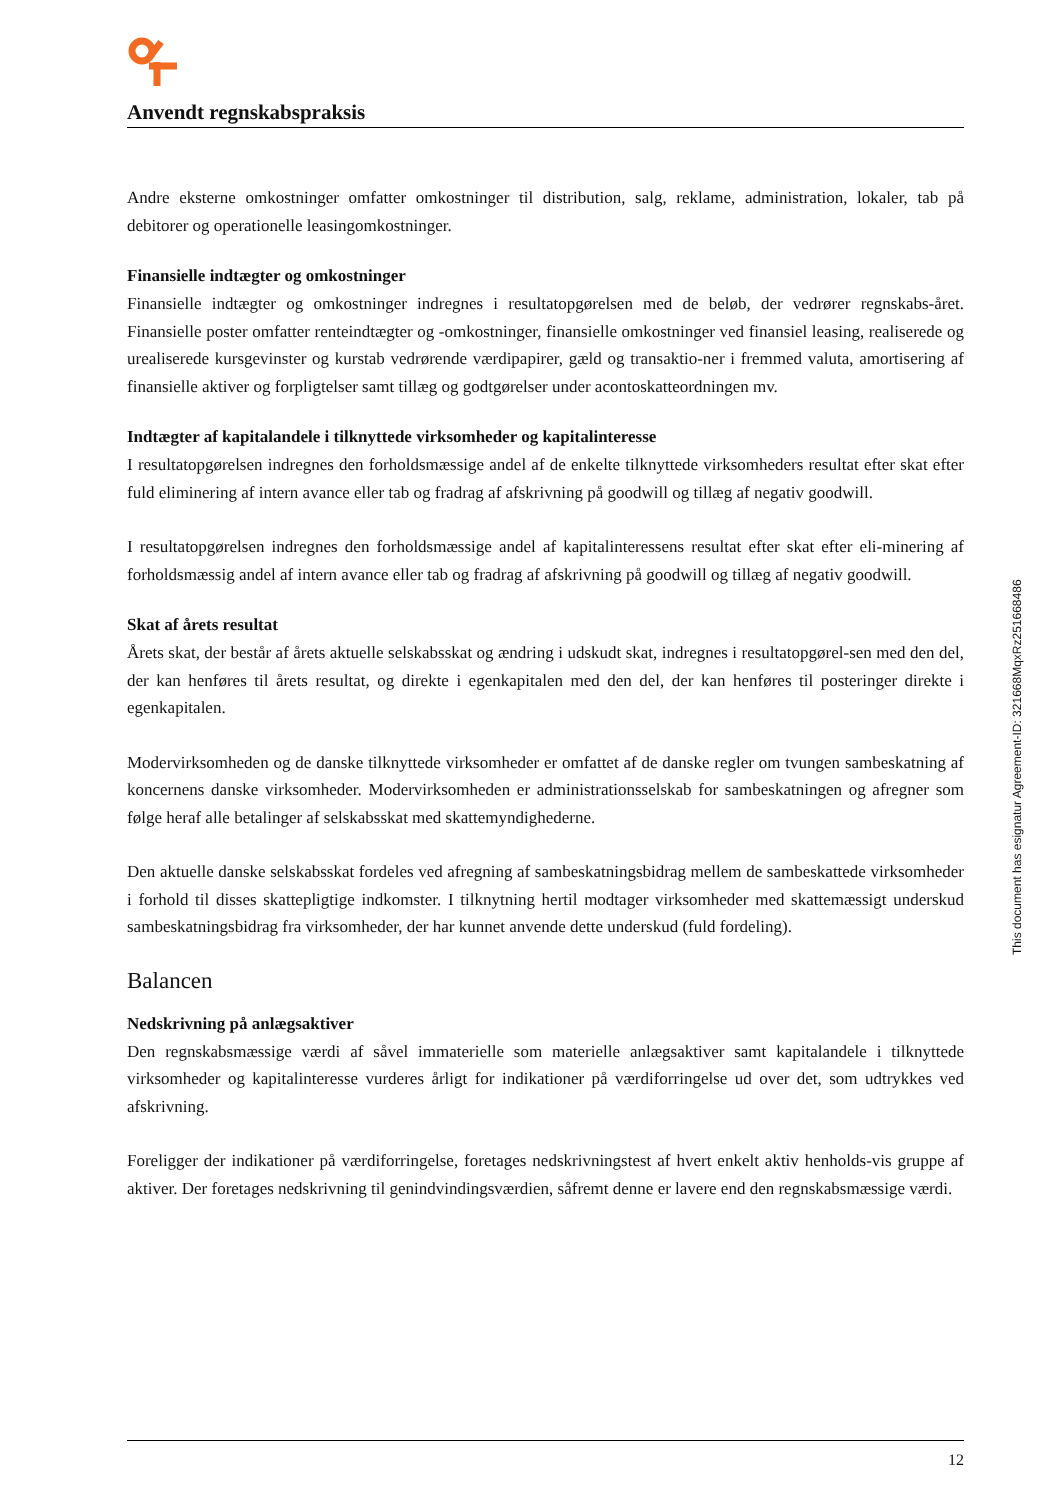Anvendt regnskabspraksis
Andre eksterne omkostninger omfatter omkostninger til distribution, salg, reklame, administration, lokaler, tab på debitorer og operationelle leasingomkostninger.
Finansielle indtægter og omkostninger
Finansielle indtægter og omkostninger indregnes i resultatopgørelsen med de beløb, der vedrører regnskabs-året. Finansielle poster omfatter renteindtægter og -omkostninger, finansielle omkostninger ved finansiel leasing, realiserede og urealiserede kursgevinster og kurstab vedrørende værdipapirer, gæld og transaktio-ner i fremmed valuta, amortisering af finansielle aktiver og forpligtelser samt tillæg og godtgørelser under acontoskatteordningen mv.
Indtægter af kapitalandele i tilknyttede virksomheder og kapitalinteresse
I resultatopgørelsen indregnes den forholdsmæssige andel af de enkelte tilknyttede virksomheders resultat efter skat efter fuld eliminering af intern avance eller tab og fradrag af afskrivning på goodwill og tillæg af negativ goodwill.
I resultatopgørelsen indregnes den forholdsmæssige andel af kapitalinteressens resultat efter skat efter eli-minering af forholdsmæssig andel af intern avance eller tab og fradrag af afskrivning på goodwill og tillæg af negativ goodwill.
Skat af årets resultat
Årets skat, der består af årets aktuelle selskabsskat og ændring i udskudt skat, indregnes i resultatopgørel-sen med den del, der kan henføres til årets resultat, og direkte i egenkapitalen med den del, der kan henføres til posteringer direkte i egenkapitalen.
Modervirksomheden og de danske tilknyttede virksomheder er omfattet af de danske regler om tvungen sambeskatning af koncernens danske virksomheder. Modervirksomheden er administrationsselskab for sambeskatningen og afregner som følge heraf alle betalinger af selskabsskat med skattemyndighederne.
Den aktuelle danske selskabsskat fordeles ved afregning af sambeskatningsbidrag mellem de sambeskattede virksomheder i forhold til disses skattepligtige indkomster. I tilknytning hertil modtager virksomheder med skattemæssigt underskud sambeskatningsbidrag fra virksomheder, der har kunnet anvende dette underskud (fuld fordeling).
Balancen
Nedskrivning på anlægsaktiver
Den regnskabsmæssige værdi af såvel immaterielle som materielle anlægsaktiver samt kapitalandele i tilknyttede virksomheder og kapitalinteresse vurderes årligt for indikationer på værdiforringelse ud over det, som udtrykkes ved afskrivning.
Foreligger der indikationer på værdiforringelse, foretages nedskrivningstest af hvert enkelt aktiv henholds-vis gruppe af aktiver. Der foretages nedskrivning til genindvindingsværdien, såfremt denne er lavere end den regnskabsmæssige værdi.
This document has esignatur Agreement-ID: 321668MqxRz251668486
12